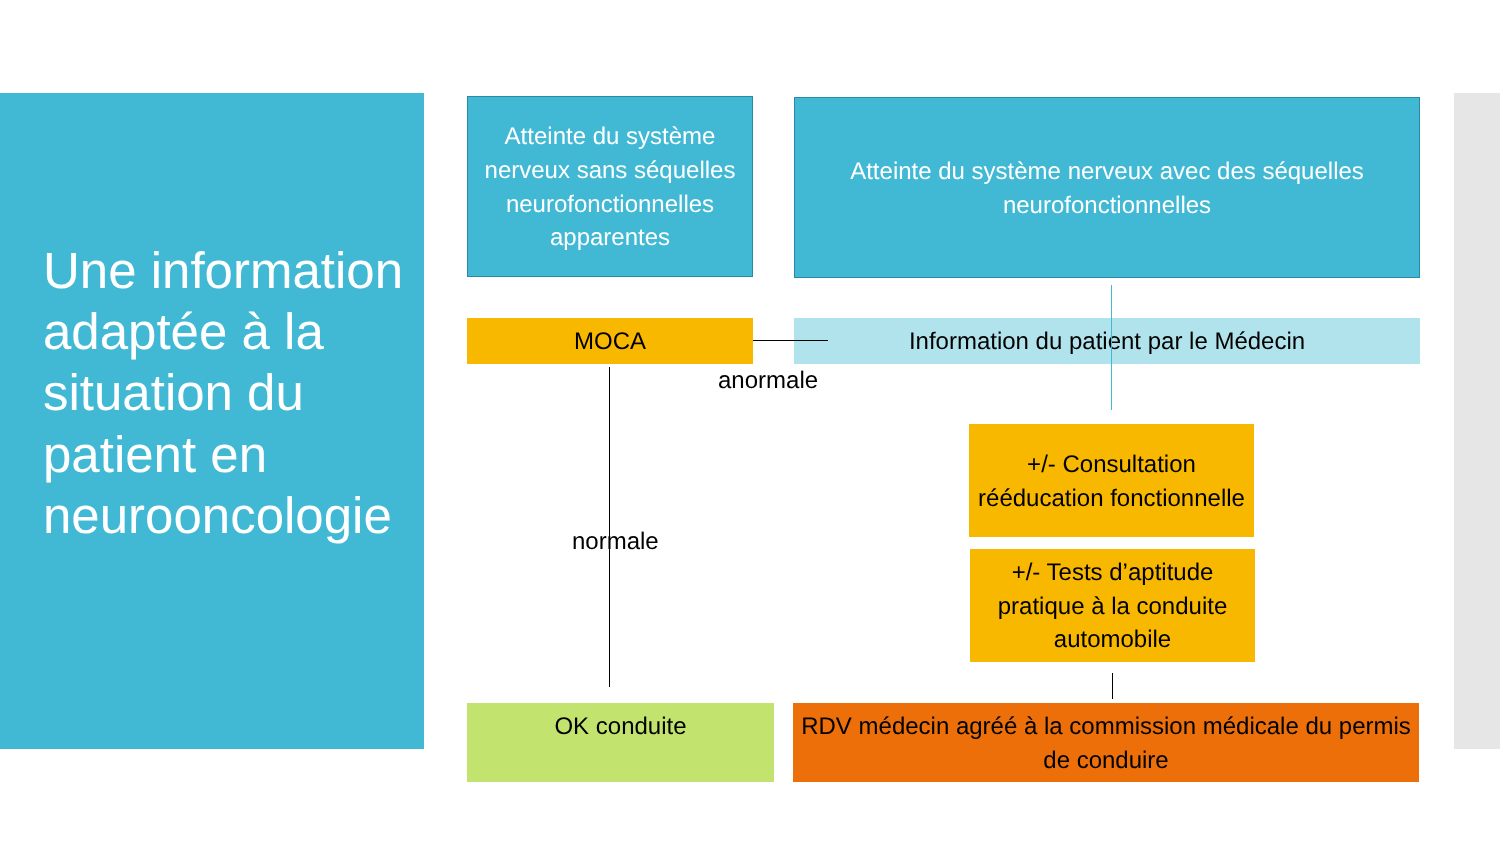Une information adaptée à la situation du patient en neurooncologie
Atteinte du système nerveux sans séquelles neurofonctionnelles apparentes
Atteinte du système nerveux avec des séquelles neurofonctionnelles
MOCA Information du patient par le Médecin
anormale
normale
+/- Consultation rééducation fonctionnelle
+/- Tests d’aptitude pratique à la conduite automobile
OK conduite
RDV médecin agréé à la commission médicale du permis de conduire